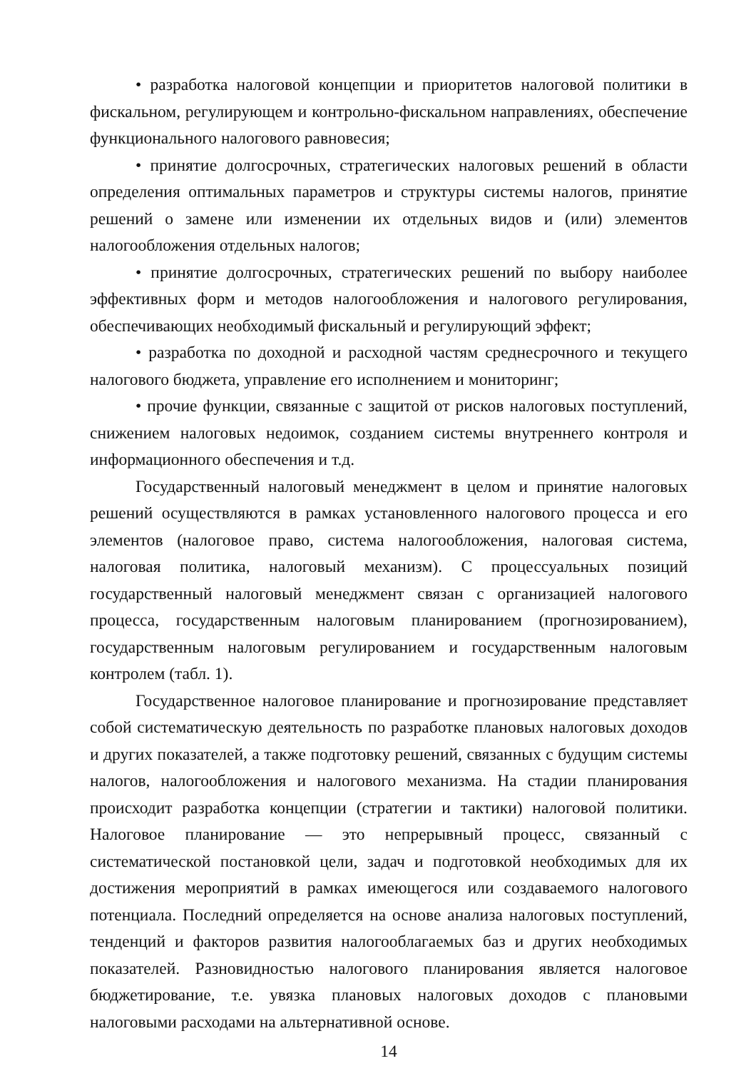• разработка налоговой концепции и приоритетов налоговой политики в фискальном, регулирующем и контрольно-фискальном направлениях, обеспечение функционального налогового равновесия;
• принятие долгосрочных, стратегических налоговых решений в области определения оптимальных параметров и структуры системы налогов, принятие решений о замене или изменении их отдельных видов и (или) элементов налогообложения отдельных налогов;
• принятие долгосрочных, стратегических решений по выбору наиболее эффективных форм и методов налогообложения и налогового регулирования, обеспечивающих необходимый фискальный и регулирующий эффект;
• разработка по доходной и расходной частям среднесрочного и текущего налогового бюджета, управление его исполнением и мониторинг;
• прочие функции, связанные с защитой от рисков налоговых поступлений, снижением налоговых недоимок, созданием системы внутреннего контроля и информационного обеспечения и т.д.
Государственный налоговый менеджмент в целом и принятие налоговых решений осуществляются в рамках установленного налогового процесса и его элементов (налоговое право, система налогообложения, налоговая система, налоговая политика, налоговый механизм). С процессуальных позиций государственный налоговый менеджмент связан с организацией налогового процесса, государственным налоговым планированием (прогнозированием), государственным налоговым регулированием и государственным налоговым контролем (табл. 1).
Государственное налоговое планирование и прогнозирование представляет собой систематическую деятельность по разработке плановых налоговых доходов и других показателей, а также подготовку решений, связанных с будущим системы налогов, налогообложения и налогового механизма. На стадии планирования происходит разработка концепции (стратегии и тактики) налоговой политики. Налоговое планирование — это непрерывный процесс, связанный с систематической постановкой цели, задач и подготовкой необходимых для их достижения мероприятий в рамках имеющегося или создаваемого налогового потенциала. Последний определяется на основе анализа налоговых поступлений, тенденций и факторов развития налогооблагаемых баз и других необходимых показателей. Разновидностью налогового планирования является налоговое бюджетирование, т.е. увязка плановых налоговых доходов с плановыми налоговыми расходами на альтернативной основе.
14